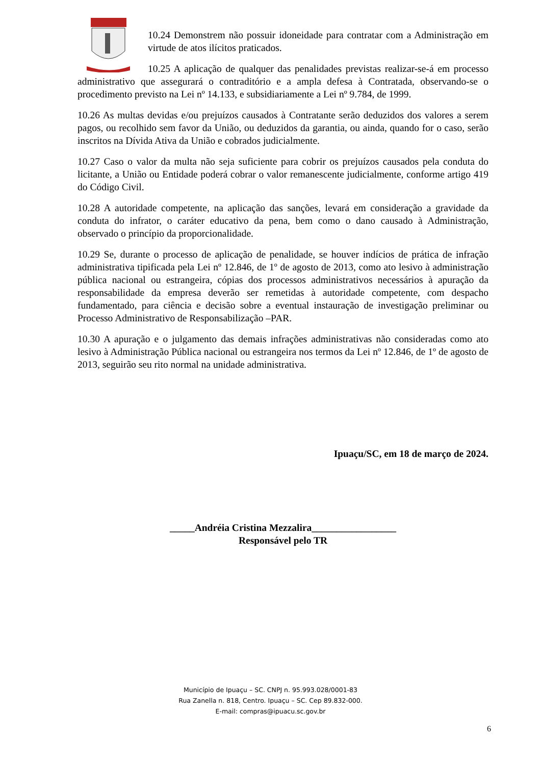10.24 Demonstrem não possuir idoneidade para contratar com a Administração em virtude de atos ilícitos praticados.
10.25 A aplicação de qualquer das penalidades previstas realizar-se-á em processo administrativo que assegurará o contraditório e a ampla defesa à Contratada, observando-se o procedimento previsto na Lei nº 14.133, e subsidiariamente a Lei nº 9.784, de 1999.
10.26 As multas devidas e/ou prejuízos causados à Contratante serão deduzidos dos valores a serem pagos, ou recolhido sem favor da União, ou deduzidos da garantia, ou ainda, quando for o caso, serão inscritos na Dívida Ativa da União e cobrados judicialmente.
10.27 Caso o valor da multa não seja suficiente para cobrir os prejuízos causados pela conduta do licitante, a União ou Entidade poderá cobrar o valor remanescente judicialmente, conforme artigo 419 do Código Civil.
10.28 A autoridade competente, na aplicação das sanções, levará em consideração a gravidade da conduta do infrator, o caráter educativo da pena, bem como o dano causado à Administração, observado o princípio da proporcionalidade.
10.29 Se, durante o processo de aplicação de penalidade, se houver indícios de prática de infração administrativa tipificada pela Lei nº 12.846, de 1º de agosto de 2013, como ato lesivo à administração pública nacional ou estrangeira, cópias dos processos administrativos necessários à apuração da responsabilidade da empresa deverão ser remetidas à autoridade competente, com despacho fundamentado, para ciência e decisão sobre a eventual instauração de investigação preliminar ou Processo Administrativo de Responsabilização –PAR.
10.30 A apuração e o julgamento das demais infrações administrativas não consideradas como ato lesivo à Administração Pública nacional ou estrangeira nos termos da Lei nº 12.846, de 1º de agosto de 2013, seguirão seu rito normal na unidade administrativa.
Ipuaçu/SC, em 18 de março de 2024.
_____Andréia Cristina Mezzalira_________________
Responsável pelo TR
Município de Ipuaçu – SC. CNPJ n. 95.993.028/0001-83
Rua Zanella n. 818, Centro. Ipuaçu – SC. Cep 89.832-000.
E-mail: compras@ipuacu.sc.gov.br
6